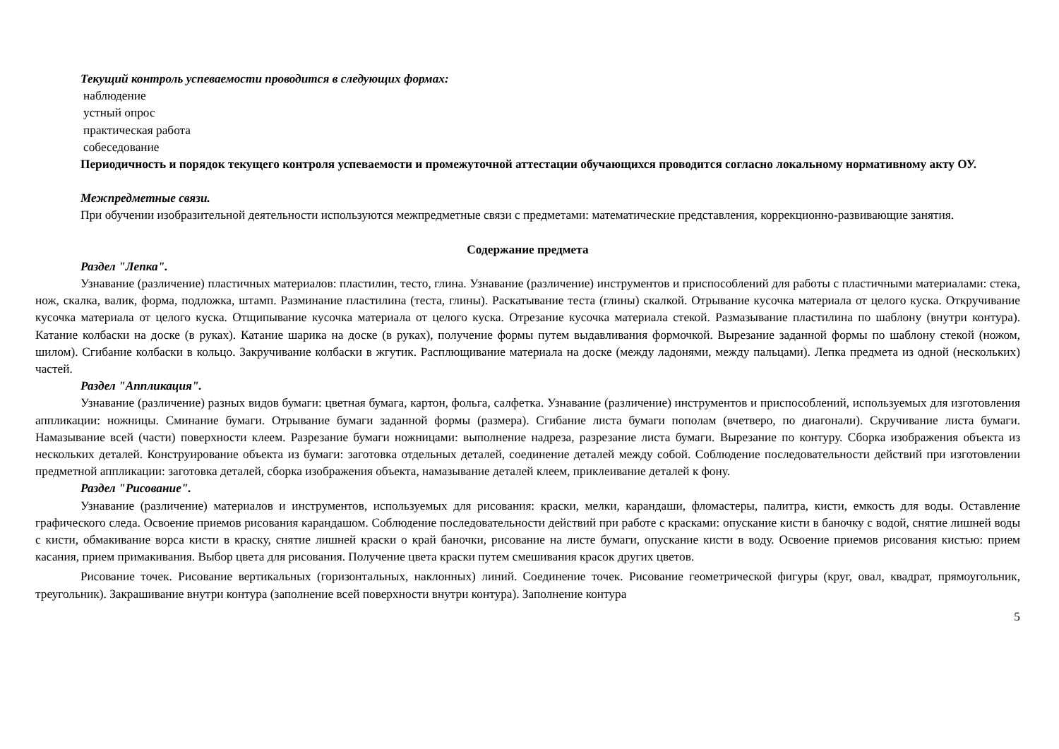Текущий контроль успеваемости проводится в следующих формах:
наблюдение
устный опрос
практическая работа
собеседование
Периодичность и порядок текущего контроля успеваемости и промежуточной аттестации обучающихся проводится согласно локальному нормативному акту ОУ.
Межпредметные связи.
При обучении изобразительной деятельности используются межпредметные связи с предметами: математические представления, коррекционно-развивающие занятия.
Содержание предмета
Раздел "Лепка".
Узнавание (различение) пластичных материалов: пластилин, тесто, глина. Узнавание (различение) инструментов и приспособлений для работы с пластичными материалами: стека, нож, скалка, валик, форма, подложка, штамп. Разминание пластилина (теста, глины). Раскатывание теста (глины) скалкой. Отрывание кусочка материала от целого куска. Откручивание кусочка материала от целого куска. Отщипывание кусочка материала от целого куска. Отрезание кусочка материала стекой. Размазывание пластилина по шаблону (внутри контура). Катание колбаски на доске (в руках). Катание шарика на доске (в руках), получение формы путем выдавливания формочкой. Вырезание заданной формы по шаблону стекой (ножом, шилом). Сгибание колбаски в кольцо. Закручивание колбаски в жгутик. Расплющивание материала на доске (между ладонями, между пальцами). Лепка предмета из одной (нескольких) частей.
Раздел "Аппликация".
Узнавание (различение) разных видов бумаги: цветная бумага, картон, фольга, салфетка. Узнавание (различение) инструментов и приспособлений, используемых для изготовления аппликации: ножницы. Сминание бумаги. Отрывание бумаги заданной формы (размера). Сгибание листа бумаги пополам (вчетверо, по диагонали). Скручивание листа бумаги. Намазывание всей (части) поверхности клеем. Разрезание бумаги ножницами: выполнение надреза, разрезание листа бумаги. Вырезание по контуру. Сборка изображения объекта из нескольких деталей. Конструирование объекта из бумаги: заготовка отдельных деталей, соединение деталей между собой. Соблюдение последовательности действий при изготовлении предметной аппликации: заготовка деталей, сборка изображения объекта, намазывание деталей клеем, приклеивание деталей к фону.
Раздел "Рисование".
Узнавание (различение) материалов и инструментов, используемых для рисования: краски, мелки, карандаши, фломастеры, палитра, кисти, емкость для воды. Оставление графического следа. Освоение приемов рисования карандашом. Соблюдение последовательности действий при работе с красками: опускание кисти в баночку с водой, снятие лишней воды с кисти, обмакивание ворса кисти в краску, снятие лишней краски о край баночки, рисование на листе бумаги, опускание кисти в воду. Освоение приемов рисования кистью: прием касания, прием примакивания. Выбор цвета для рисования. Получение цвета краски путем смешивания красок других цветов.
Рисование точек. Рисование вертикальных (горизонтальных, наклонных) линий. Соединение точек. Рисование геометрической фигуры (круг, овал, квадрат, прямоугольник, треугольник). Закрашивание внутри контура (заполнение всей поверхности внутри контура). Заполнение контура
5